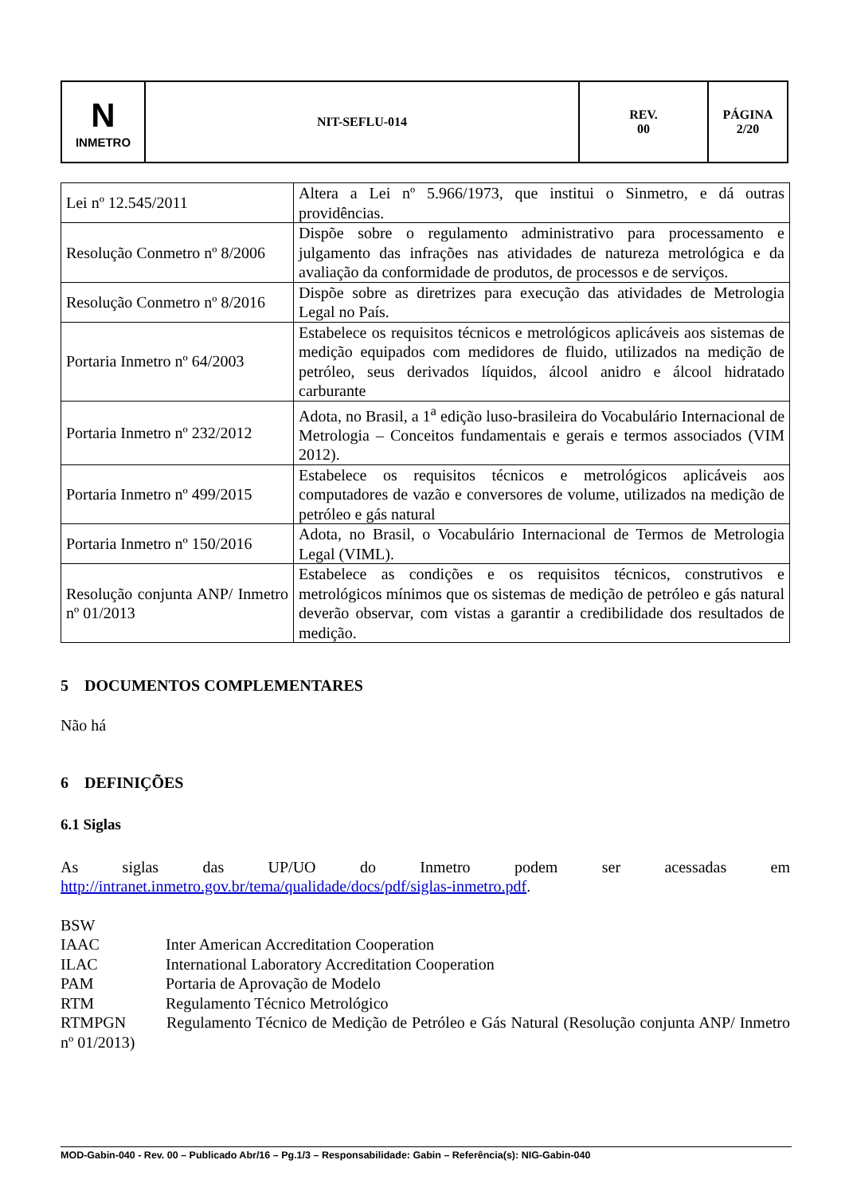| N INMETRO | NIT-SEFLU-014 | REV. 00 | PÁGINA 2/20 |
| Lei nº 12.545/2011 | Altera a Lei nº 5.966/1973, que institui o Sinmetro, e dá outras providências. |
| Resolução Conmetro nº 8/2006 | Dispõe sobre o regulamento administrativo para processamento e julgamento das infrações nas atividades de natureza metrológica e da avaliação da conformidade de produtos, de processos e de serviços. |
| Resolução Conmetro nº 8/2016 | Dispõe sobre as diretrizes para execução das atividades de Metrologia Legal no País. |
| Portaria Inmetro nº 64/2003 | Estabelece os requisitos técnicos e metrológicos aplicáveis aos sistemas de medição equipados com medidores de fluido, utilizados na medição de petróleo, seus derivados líquidos, álcool anidro e álcool hidratado carburante |
| Portaria Inmetro nº 232/2012 | Adota, no Brasil, a 1<sup>a</sup> edição luso-brasileira do Vocabulário Internacional de Metrologia – Conceitos fundamentais e gerais e termos associados (VIM 2012). |
| Portaria Inmetro nº 499/2015 | Estabelece os requisitos técnicos e metrológicos aplicáveis aos computadores de vazão e conversores de volume, utilizados na medição de petróleo e gás natural |
| Portaria Inmetro nº 150/2016 | Adota, no Brasil, o Vocabulário Internacional de Termos de Metrologia Legal (VIML). |
| Resolução conjunta ANP/ Inmetro nº 01/2013 | Estabelece as condições e os requisitos técnicos, construtivos e metrológicos mínimos que os sistemas de medição de petróleo e gás natural deverão observar, com vistas a garantir a credibilidade dos resultados de medição. |
5 DOCUMENTOS COMPLEMENTARES
Não há
6 DEFINIÇÕES
6.1 Siglas
As siglas das UP/UO do Inmetro podem ser acessadas em
http://intranet.inmetro.gov.br/tema/qualidade/docs/pdf/siglas-inmetro.pdf.
BSW
IAAC Inter American Accreditation Cooperation
ILAC International Laboratory Accreditation Cooperation
PAM Portaria de Aprovação de Modelo
RTM Regulamento Técnico Metrológico
RTMPGN Regulamento Técnico de Medição de Petróleo e Gás Natural (Resolução conjunta ANP/ Inmetro nº 01/2013)
MOD-Gabin-040 - Rev. 00 – Publicado Abr/16 – Pg.1/3 – Responsabilidade: Gabin – Referência(s): NIG-Gabin-040